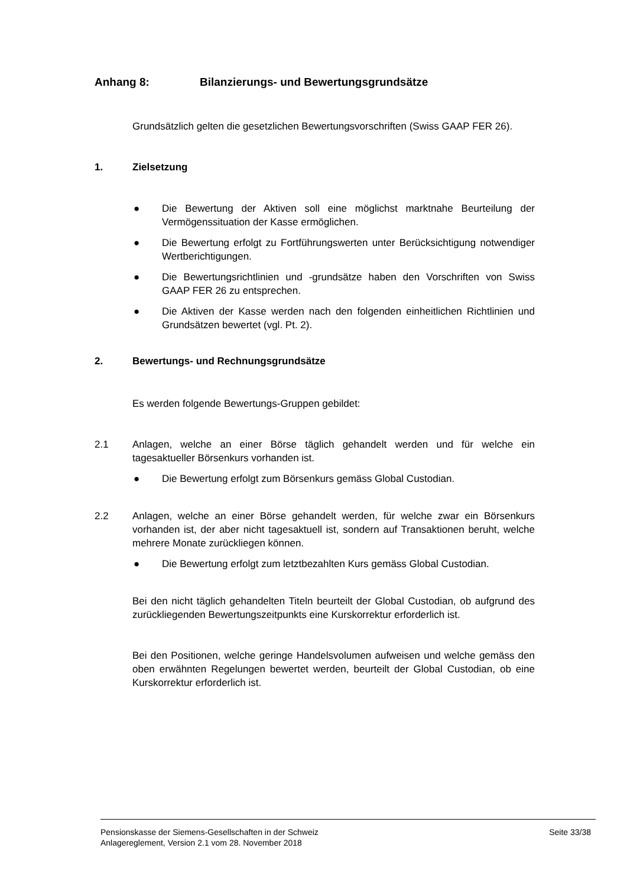Anhang 8: Bilanzierungs- und Bewertungsgrundsätze
Grundsätzlich gelten die gesetzlichen Bewertungsvorschriften (Swiss GAAP FER 26).
1. Zielsetzung
● Die Bewertung der Aktiven soll eine möglichst marktnahe Beurteilung der Vermögenssituation der Kasse ermöglichen.
● Die Bewertung erfolgt zu Fortführungswerten unter Berücksichtigung notwendiger Wertberichtigungen.
● Die Bewertungsrichtlinien und -grundsätze haben den Vorschriften von Swiss GAAP FER 26 zu entsprechen.
● Die Aktiven der Kasse werden nach den folgenden einheitlichen Richtlinien und Grundsätzen bewertet (vgl. Pt. 2).
2. Bewertungs- und Rechnungsgrundsätze
Es werden folgende Bewertungs-Gruppen gebildet:
2.1
Anlagen, welche an einer Börse täglich gehandelt werden und für welche ein tagesaktueller Börsenkurs vorhanden ist.
● Die Bewertung erfolgt zum Börsenkurs gemäss Global Custodian.
2.2
Anlagen, welche an einer Börse gehandelt werden, für welche zwar ein Börsenkurs vorhanden ist, der aber nicht tagesaktuell ist, sondern auf Transaktionen beruht, welche mehrere Monate zurückliegen können.
● Die Bewertung erfolgt zum letztbezahlten Kurs gemäss Global Custodian.
Bei den nicht täglich gehandelten Titeln beurteilt der Global Custodian, ob aufgrund des zurückliegenden Bewertungszeitpunkts eine Kurskorrektur erforderlich ist.
Bei den Positionen, welche geringe Handelsvolumen aufweisen und welche gemäss den oben erwähnten Regelungen bewertet werden, beurteilt der Global Custodian, ob eine Kurskorrektur erforderlich ist.
Pensionskasse der Siemens-Gesellschaften in der Schweiz
Anlagereglement, Version 2.1 vom 28. November 2018
Seite 33/38